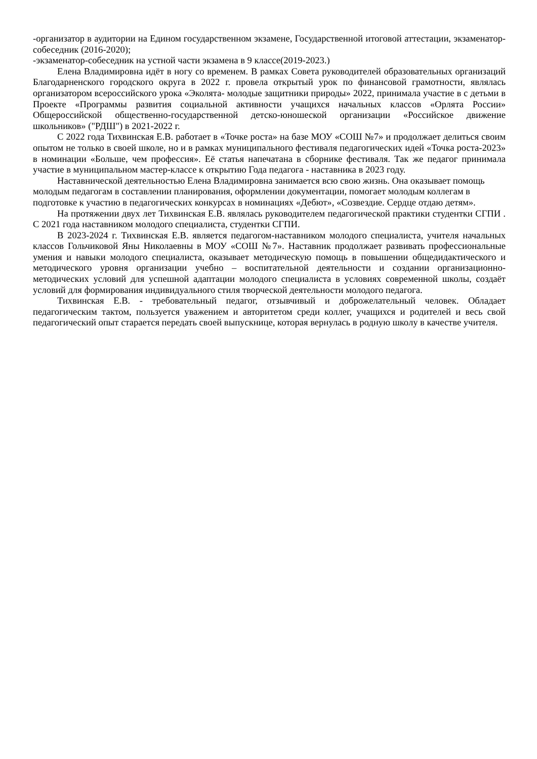-организатор в аудитории на Едином государственном экзамене, Государственной итоговой аттестации, экзаменатор-собеседник (2016-2020);
-экзаменатор-собеседник на устной части экзамена в 9 классе(2019-2023.)
Елена Владимировна идёт в ногу со временем. В рамках Совета руководителей образовательных организаций Благодарненского городского округа в 2022 г. провела открытый урок по финансовой грамотности, являлась организатором всероссийского урока «Эколята- молодые защитники природы» 2022, принимала участие в с детьми в Проекте «Программы развития социальной активности учащихся начальных классов «Орлята России» Общероссийской общественно-государственной детско-юношеской организации «Российское движение школьников» ("РДШ") в 2021-2022 г.
С 2022 года Тихвинская Е.В. работает в «Точке роста» на базе МОУ «СОШ №7» и продолжает делиться своим опытом не только в своей школе, но и в рамках муниципального фестиваля педагогических идей «Точка роста-2023» в номинации «Больше, чем профессия». Её статья напечатана в сборнике фестиваля. Так же педагог принимала участие в муниципальном мастер-классе к открытию Года педагога - наставника в 2023 году.
Наставнической деятельностью Елена Владимировна занимается всю свою жизнь. Она оказывает помощь молодым педагогам в составлении планирования, оформлении документации, помогает молодым коллегам в подготовке к участию в педагогических конкурсах в номинациях «Дебют», «Созвездие. Сердце отдаю детям».
На протяжении двух лет Тихвинская Е.В. являлась руководителем педагогической практики студентки СГПИ . С 2021 года наставником молодого специалиста, студентки СГПИ.
В 2023-2024 г. Тихвинская Е.В. является педагогом-наставником молодого специалиста, учителя начальных классов Гольчиковой Яны Николаевны в МОУ «СОШ №7». Наставник продолжает развивать профессиональные умения и навыки молодого специалиста, оказывает методическую помощь в повышении общедидактического и методического уровня организации учебно – воспитательной деятельности и создании организационно-методических условий для успешной адаптации молодого специалиста в условиях современной школы, создаёт условий для формирования индивидуального стиля творческой деятельности молодого педагога.
Тихвинская Е.В. - требовательный педагог, отзывчивый и доброжелательный человек. Обладает педагогическим тактом, пользуется уважением и авторитетом среди коллег, учащихся и родителей и весь свой педагогический опыт старается передать своей выпускнице, которая вернулась в родную школу в качестве учителя.